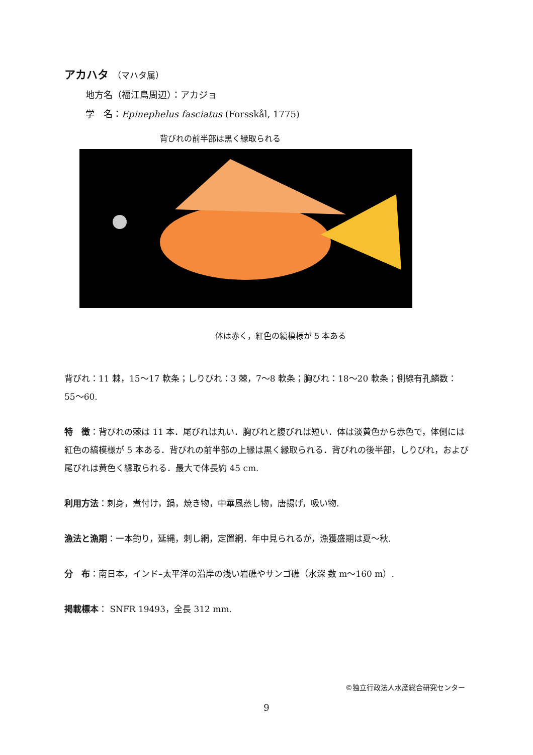アカハタ （マハタ属）
地方名（福江島周辺）：アカジョ
学　名：Epinephelus fasciatus (Forsskål, 1775)
背びれの前半部は黒く縁取られる
体は赤く，紅色の縞模様が 5 本ある
背びれ：11 棘，15〜17 軟条；しりびれ：3 棘，7〜8 軟条；胸びれ：18〜20 軟条；側線有孔鱗数：55〜60.
特　徴：背びれの棘は 11 本．尾びれは丸い．胸びれと腹びれは短い．体は淡黄色から赤色で，体側には紅色の縞模様が 5 本ある．背びれの前半部の上縁は黒く縁取られる．背びれの後半部，しりびれ，および尾びれは黄色く縁取られる．最大で体長約 45 cm.
利用方法：刺身，煮付け，鍋，焼き物，中華風蒸し物，唐揚げ，吸い物.
漁法と漁期：一本釣り，延縄，刺し網，定置網．年中見られるが，漁獲盛期は夏〜秋.
分　布：南日本，インド–太平洋の沿岸の浅い岩礁やサンゴ礁（水深 数 m〜160 m）.
掲載標本： SNFR 19493，全長 312 mm.
©独立行政法人水産総合研究センター
9